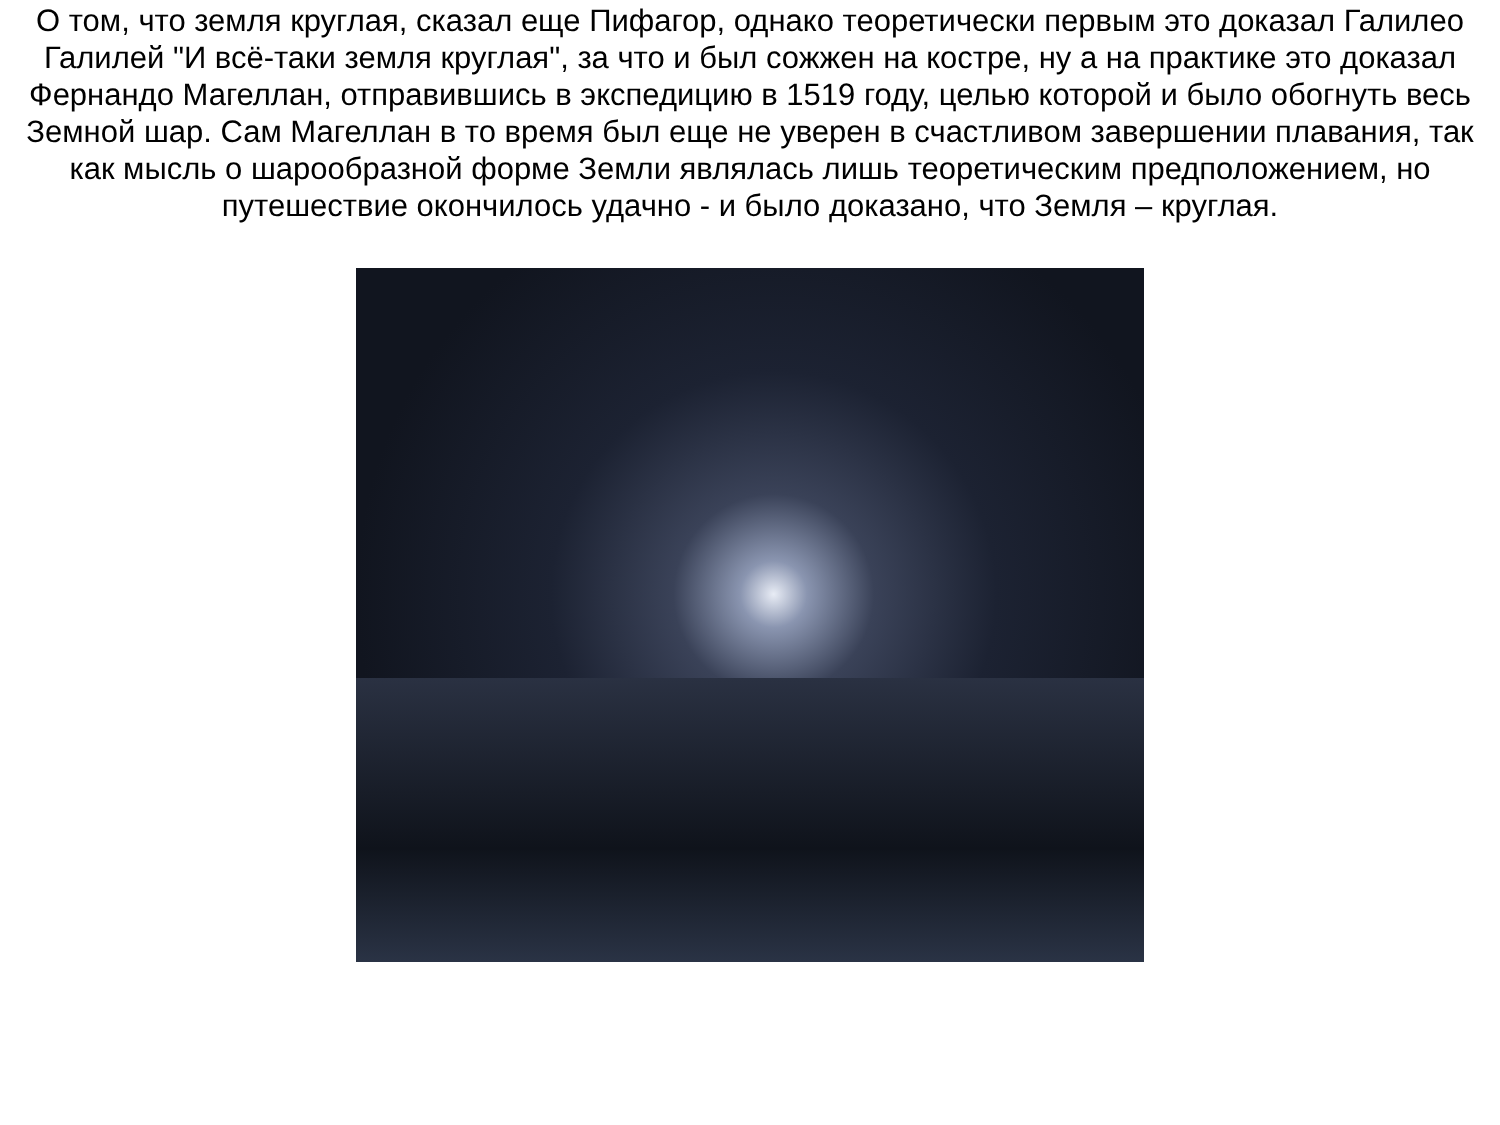О том, что земля круглая, сказал еще Пифагор, однако теоретически первым это доказал Галилео Галилей "И всё-таки земля круглая", за что и был сожжен на костре, ну а на практике это доказал Фернандо Магеллан, отправившись в экспедицию в 1519 году, целью которой и было обогнуть весь Земной шар. Сам Магеллан в то время был еще не уверен в счастливом завершении плавания, так как мысль о шарообразной форме Земли являлась лишь теоретическим предположением, но путешествие окончилось удачно - и было доказано, что Земля – круглая.